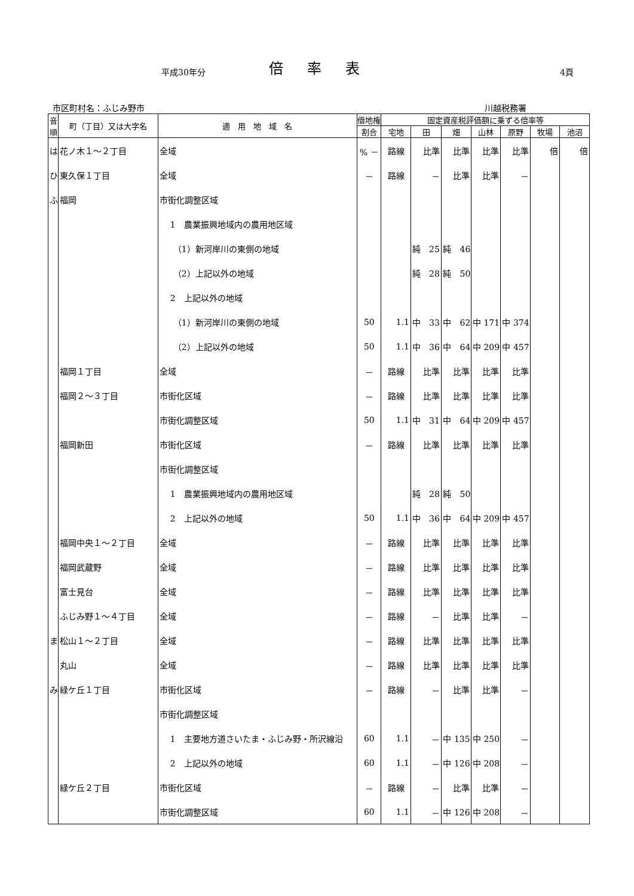平成30年分 倍率表 4頁
市区町村名：ふじみ野市 川越税務署
| 音順 | 町（丁目）又は大字名 | 適 用 地 域 名 | 借地権 | 固定資産税評価額に乗ずる倍率等 | | | | | | |
| --- | --- | --- | --- | --- | --- | --- | --- | --- | --- | --- |
| | | | 割合 | 宅地 | 田 | 畑 | 山林 | 原野 | 牧場 | 池沼 |
| は | 花ノ木１～２丁目 | 全域 | % － | 路線 | 比準 | 比準 | 比準 | 比準 | 倍 | 倍 |
| ひ | 東久保１丁目 | 全域 | － | 路線 | － | 比準 | 比準 | － | | |
| ふ | 福岡 | 市街化調整区域 | | | | | | | | |
| | | 1 農業振興地域内の農用地区域 | | | | | | | | |
| | | （1）新河岸川の東側の地域 | | | 純 25 | 純 46 | | | | |
| | | （2）上記以外の地域 | | | 純 28 | 純 50 | | | | |
| | | 2 上記以外の地域 | | | | | | | | |
| | | （1）新河岸川の東側の地域 | 50 | 1.1 | 中 33 | 中 62 | 中 171 | 中 374 | | |
| | | （2）上記以外の地域 | 50 | 1.1 | 中 36 | 中 64 | 中 209 | 中 457 | | |
| | 福岡１丁目 | 全域 | － | 路線 | 比準 | 比準 | 比準 | 比準 | | |
| | 福岡２～３丁目 | 市街化区域 | － | 路線 | 比準 | 比準 | 比準 | 比準 | | |
| | | 市街化調整区域 | 50 | 1.1 | 中 31 | 中 64 | 中 209 | 中 457 | | |
| | 福岡新田 | 市街化区域 | － | 路線 | 比準 | 比準 | 比準 | 比準 | | |
| | | 市街化調整区域 | | | | | | | | |
| | | 1 農業振興地域内の農用地区域 | | | 純 28 | 純 50 | | | | |
| | | 2 上記以外の地域 | 50 | 1.1 | 中 36 | 中 64 | 中 209 | 中 457 | | |
| | 福岡中央１～２丁目 | 全域 | － | 路線 | 比準 | 比準 | 比準 | 比準 | | |
| | 福岡武蔵野 | 全域 | － | 路線 | 比準 | 比準 | 比準 | 比準 | | |
| | 富士見台 | 全域 | － | 路線 | 比準 | 比準 | 比準 | 比準 | | |
| | ふじみ野１～４丁目 | 全域 | － | 路線 | － | 比準 | 比準 | － | | |
| ま | 松山１～２丁目 | 全域 | － | 路線 | 比準 | 比準 | 比準 | 比準 | | |
| | 丸山 | 全域 | － | 路線 | 比準 | 比準 | 比準 | 比準 | | |
| み | 緑ケ丘１丁目 | 市街化区域 | － | 路線 | － | 比準 | 比準 | － | | |
| | | 市街化調整区域 | | | | | | | | |
| | | 1 主要地方道さいたま・ふじみ野・所沢線沿 | 60 | 1.1 | － | 中 135 | 中 250 | － | | |
| | | 2 上記以外の地域 | 60 | 1.1 | － | 中 126 | 中 208 | － | | |
| | 緑ケ丘２丁目 | 市街化区域 | － | 路線 | － | 比準 | 比準 | － | | |
| | | 市街化調整区域 | 60 | 1.1 | － | 中 126 | 中 208 | － | | |